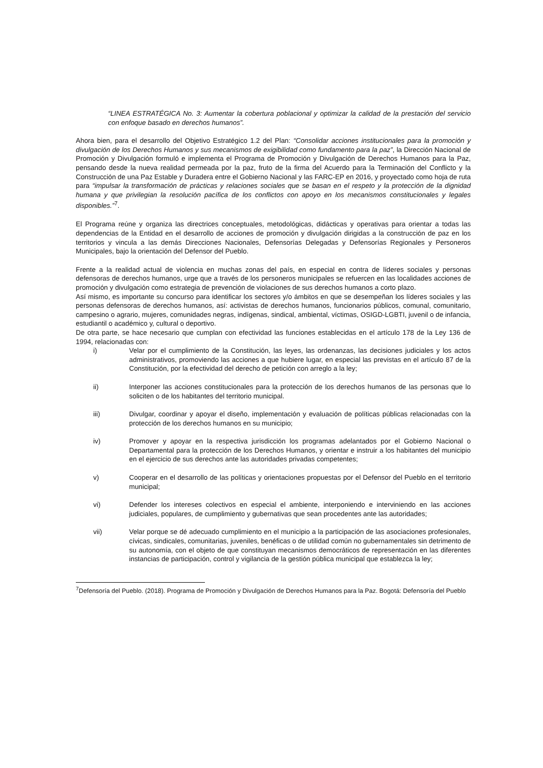“LINEA ESTRATÉGICA No. 3: Aumentar la cobertura poblacional y optimizar la calidad de la prestación del servicio con enfoque basado en derechos humanos”.
Ahora bien, para el desarrollo del Objetivo Estratégico 1.2 del Plan: “Consolidar acciones institucionales para la promoción y divulgación de los Derechos Humanos y sus mecanismos de exigibilidad como fundamento para la paz”, la Dirección Nacional de Promoción y Divulgación formuló e implementa el Programa de Promoción y Divulgación de Derechos Humanos para la Paz, pensando desde la nueva realidad permeada por la paz, fruto de la firma del Acuerdo para la Terminación del Conflicto y la Construcción de una Paz Estable y Duradera entre el Gobierno Nacional y las FARC-EP en 2016, y proyectado como hoja de ruta para “impulsar la transformación de prácticas y relaciones sociales que se basan en el respeto y la protección de la dignidad humana y que privilegian la resolución pacífica de los conflictos con apoyo en los mecanismos constitucionales y legales disponibles.”<sup>7</sup>.
El Programa reúne y organiza las directrices conceptuales, metodológicas, didácticas y operativas para orientar a todas las dependencias de la Entidad en el desarrollo de acciones de promoción y divulgación dirigidas a la construcción de paz en los territorios y vincula a las demás Direcciones Nacionales, Defensorías Delegadas y Defensorías Regionales y Personeros Municipales, bajo la orientación del Defensor del Pueblo.
Frente a la realidad actual de violencia en muchas zonas del país, en especial en contra de líderes sociales y personas defensoras de derechos humanos, urge que a través de los personeros municipales se refuercen en las localidades acciones de promoción y divulgación como estrategia de prevención de violaciones de sus derechos humanos a corto plazo.
Así mismo, es importante su concurso para identificar los sectores y/o ámbitos en que se desempeñan los líderes sociales y las personas defensoras de derechos humanos, así: activistas de derechos humanos, funcionarios públicos, comunal, comunitario, campesino o agrario, mujeres, comunidades negras, indígenas, sindical, ambiental, víctimas, OSIGD-LGBTI, juvenil o de infancia, estudiantil o académico y, cultural o deportivo.
De otra parte, se hace necesario que cumplan con efectividad las funciones establecidas en el artículo 178 de la Ley 136 de 1994, relacionadas con:
i) Velar por el cumplimiento de la Constitución, las leyes, las ordenanzas, las decisiones judiciales y los actos administrativos, promoviendo las acciones a que hubiere lugar, en especial las previstas en el artículo 87 de la Constitución, por la efectividad del derecho de petición con arreglo a la ley;
ii) Interponer las acciones constitucionales para la protección de los derechos humanos de las personas que lo soliciten o de los habitantes del territorio municipal.
iii) Divulgar, coordinar y apoyar el diseño, implementación y evaluación de políticas públicas relacionadas con la protección de los derechos humanos en su municipio;
iv) Promover y apoyar en la respectiva jurisdicción los programas adelantados por el Gobierno Nacional o Departamental para la protección de los Derechos Humanos, y orientar e instruir a los habitantes del municipio en el ejercicio de sus derechos ante las autoridades privadas competentes;
v) Cooperar en el desarrollo de las políticas y orientaciones propuestas por el Defensor del Pueblo en el territorio municipal;
vi) Defender los intereses colectivos en especial el ambiente, interponiendo e interviniendo en las acciones judiciales, populares, de cumplimiento y gubernativas que sean procedentes ante las autoridades;
vii) Velar porque se dé adecuado cumplimiento en el municipio a la participación de las asociaciones profesionales, cívicas, sindicales, comunitarias, juveniles, benéficas o de utilidad común no gubernamentales sin detrimento de su autonomía, con el objeto de que constituyan mecanismos democráticos de representación en las diferentes instancias de participación, control y vigilancia de la gestión pública municipal que establezca la ley;
<sup>7</sup> Defensoría del Pueblo. (2018). Programa de Promoción y Divulgación de Derechos Humanos para la Paz. Bogotá: Defensoría del Pueblo